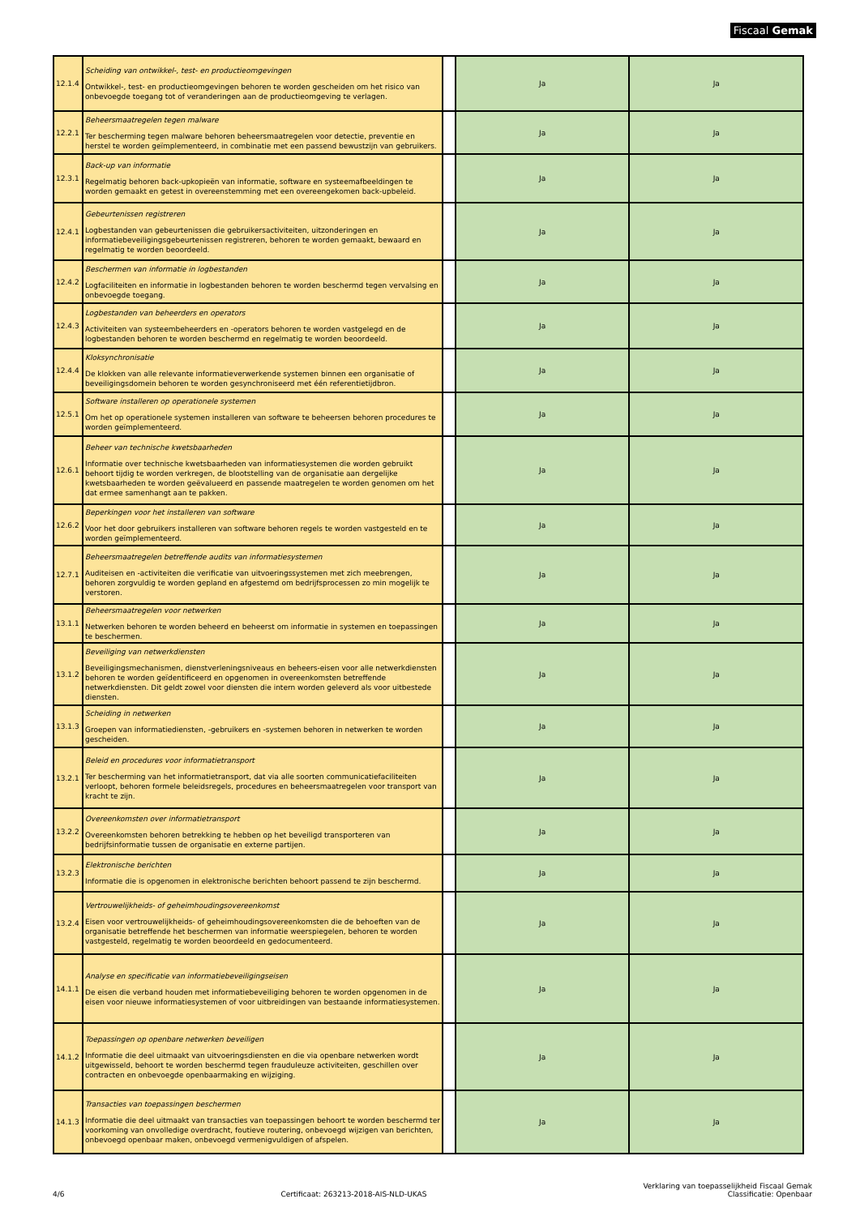Fiscaal Gemak
| 12.1.4 | Scheiding van ontwikkel-, test- en productieomgevingen Ontwikkel-, test- en productieomgevingen behoren te worden gescheiden om het risico van onbevoegde toegang tot of veranderingen aan de productieomgeving te verlagen. | | Ja | Ja |
| 12.2.1 | Beheersmaatregelen tegen malware Ter bescherming tegen malware behoren beheersmaatregelen voor detectie, preventie en herstel te worden geïmplementeerd, in combinatie met een passend bewustzijn van gebruikers. | | Ja | Ja |
| 12.3.1 | Back-up van informatie Regelmatig behoren back-upkopieën van informatie, software en systeemafbeeldingen te worden gemaakt en getest in overeenstemming met een overeengekomen back-upbeleid. | | Ja | Ja |
| 12.4.1 | Gebeurtenissen registreren Logbestanden van gebeurtenissen die gebruikersactiviteiten, uitzonderingen en informatiebeveiligingsgebeurtenissen registreren, behoren te worden gemaakt, bewaard en regelmatig te worden beoordeeld. | | Ja | Ja |
| 12.4.2 | Beschermen van informatie in logbestanden Logfaciliteiten en informatie in logbestanden behoren te worden beschermd tegen vervalsing en onbevoegde toegang. | | Ja | Ja |
| 12.4.3 | Logbestanden van beheerders en operators Activiteiten van systeembeheerders en -operators behoren te worden vastgelegd en de logbestanden behoren te worden beschermd en regelmatig te worden beoordeeld. | | Ja | Ja |
| 12.4.4 | Kloksynchronisatie De klokken van alle relevante informatieverwerkende systemen binnen een organisatie of beveiligingsdomein behoren te worden gesynchroniseerd met één referentietijdbron. | | Ja | Ja |
| 12.5.1 | Software installeren op operationele systemen Om het op operationele systemen installeren van software te beheersen behoren procedures te worden geïmplementeerd. | | Ja | Ja |
| 12.6.1 | Beheer van technische kwetsbaarheden Informatie over technische kwetsbaarheden van informatiesystemen die worden gebruikt behoort tijdig te worden verkregen, de blootstelling van de organisatie aan dergelijke kwetsbaarheden te worden geëvalueerd en passende maatregelen te worden genomen om het dat ermee samenhangt aan te pakken. | | Ja | Ja |
| 12.6.2 | Beperkingen voor het installeren van software Voor het door gebruikers installeren van software behoren regels te worden vastgesteld en te worden geïmplementeerd. | | Ja | Ja |
| 12.7.1 | Beheersmaatregelen betreffende audits van informatiesystemen Auditeisen en -activiteiten die verificatie van uitvoeringssystemen met zich meebrengen, behoren zorgvuldig te worden gepland en afgestemd om bedrijfsprocessen zo min mogelijk te verstoren. | | Ja | Ja |
| 13.1.1 | Beheersmaatregelen voor netwerken Netwerken behoren te worden beheerd en beheerst om informatie in systemen en toepassingen te beschermen. | | Ja | Ja |
| 13.1.2 | Beveiliging van netwerkdiensten Beveiligingsmechanismen, dienstverleningsniveaus en beheers-eisen voor alle netwerkdiensten behoren te worden geïdentificeerd en opgenomen in overeenkomsten betreffende netwerkdiensten. Dit geldt zowel voor diensten die intern worden geleverd als voor uitbestede diensten. | | Ja | Ja |
| 13.1.3 | Scheiding in netwerken Groepen van informatiediensten, -gebruikers en -systemen behoren in netwerken te worden gescheiden. | | Ja | Ja |
| 13.2.1 | Beleid en procedures voor informatietransport Ter bescherming van het informatietransport, dat via alle soorten communicatiefaciliteiten verloopt, behoren formele beleidsregels, procedures en beheersmaatregelen voor transport van kracht te zijn. | | Ja | Ja |
| 13.2.2 | Overeenkomsten over informatietransport Overeenkomsten behoren betrekking te hebben op het beveiligd transporteren van bedrijfsinformatie tussen de organisatie en externe partijen. | | Ja | Ja |
| 13.2.3 | Elektronische berichten Informatie die is opgenomen in elektronische berichten behoort passend te zijn beschermd. | | Ja | Ja |
| 13.2.4 | Vertrouwelijkheids- of geheimhoudingsovereenkomst Eisen voor vertrouwelijkheids- of geheimhoudingsovereenkomsten die de behoeften van de organisatie betreffende het beschermen van informatie weerspiegelen, behoren te worden vastgesteld, regelmatig te worden beoordeeld en gedocumenteerd. | | Ja | Ja |
| 14.1.1 | Analyse en specificatie van informatiebeveiligingseisen De eisen die verband houden met informatiebeveiliging behoren te worden opgenomen in de eisen voor nieuwe informatiesystemen of voor uitbreidingen van bestaande informatiesystemen. | | Ja | Ja |
| 14.1.2 | Toepassingen op openbare netwerken beveiligen Informatie die deel uitmaakt van uitvoeringsdiensten en die via openbare netwerken wordt uitgewisseld, behoort te worden beschermd tegen frauduleuze activiteiten, geschillen over contracten en onbevoegde openbaarmaking en wijziging. | | Ja | Ja |
| 14.1.3 | Transacties van toepassingen beschermen Informatie die deel uitmaakt van transacties van toepassingen behoort te worden beschermd ter voorkoming van onvolledige overdracht, foutieve routering, onbevoegd wijzigen van berichten, onbevoegd openbaar maken, onbevoegd vermenigvuldigen of afspelen. | | Ja | Ja |
4/6 Certificaat: 263213-2018-AIS-NLD-UKAS Verklaring van toepasselijkheid Fiscaal Gemak
Classificatie: Openbaar